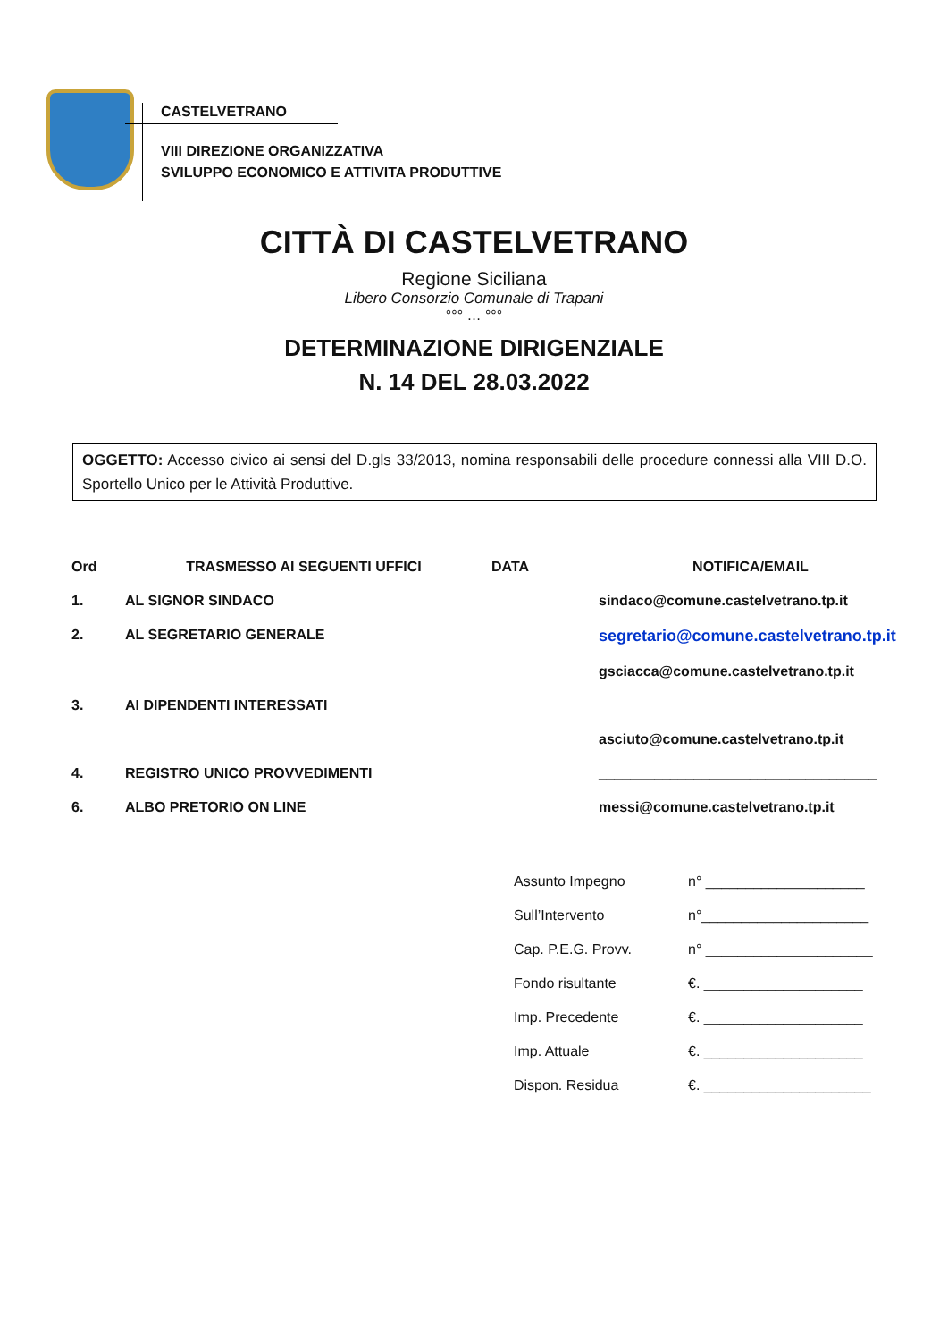CASTELVETRANO
VIII DIREZIONE ORGANIZZATIVA
SVILUPPO ECONOMICO E ATTIVITA PRODUTTIVE
CITTÀ DI CASTELVETRANO
Regione Siciliana
Libero Consorzio Comunale di Trapani
°°° … °°°
DETERMINAZIONE DIRIGENZIALE
N. 14 DEL 28.03.2022
OGGETTO: Accesso civico ai sensi del D.gls 33/2013, nomina responsabili delle procedure connessi alla VIII D.O. Sportello Unico per le Attività Produttive.
| Ord | TRASMESSO AI SEGUENTI UFFICI | DATA | NOTIFICA/EMAIL |
| --- | --- | --- | --- |
| 1. | AL SIGNOR SINDACO | | sindaco@comune.castelvetrano.tp.it |
| 2. | AL SEGRETARIO GENERALE | | segretario@comune.castelvetrano.tp.it |
| | | | gsciacca@comune.castelvetrano.tp.it |
| 3. | AI DIPENDENTI INTERESSATI | | |
| | | | asciuto@comune.castelvetrano.tp.it |
| 4. | REGISTRO UNICO PROVVEDIMENTI | | ___________________________________ |
| 6. | ALBO PRETORIO ON LINE | | messi@comune.castelvetrano.tp.it |
| Assunto Impegno | n° ____________________ |
| Sull’Intervento | n°_____________________ |
| Cap. P.E.G. Provv. | n° _____________________ |
| Fondo risultante | €. ____________________ |
| Imp. Precedente | €. ____________________ |
| Imp. Attuale | €. ____________________ |
| Dispon. Residua | €. _____________________ |